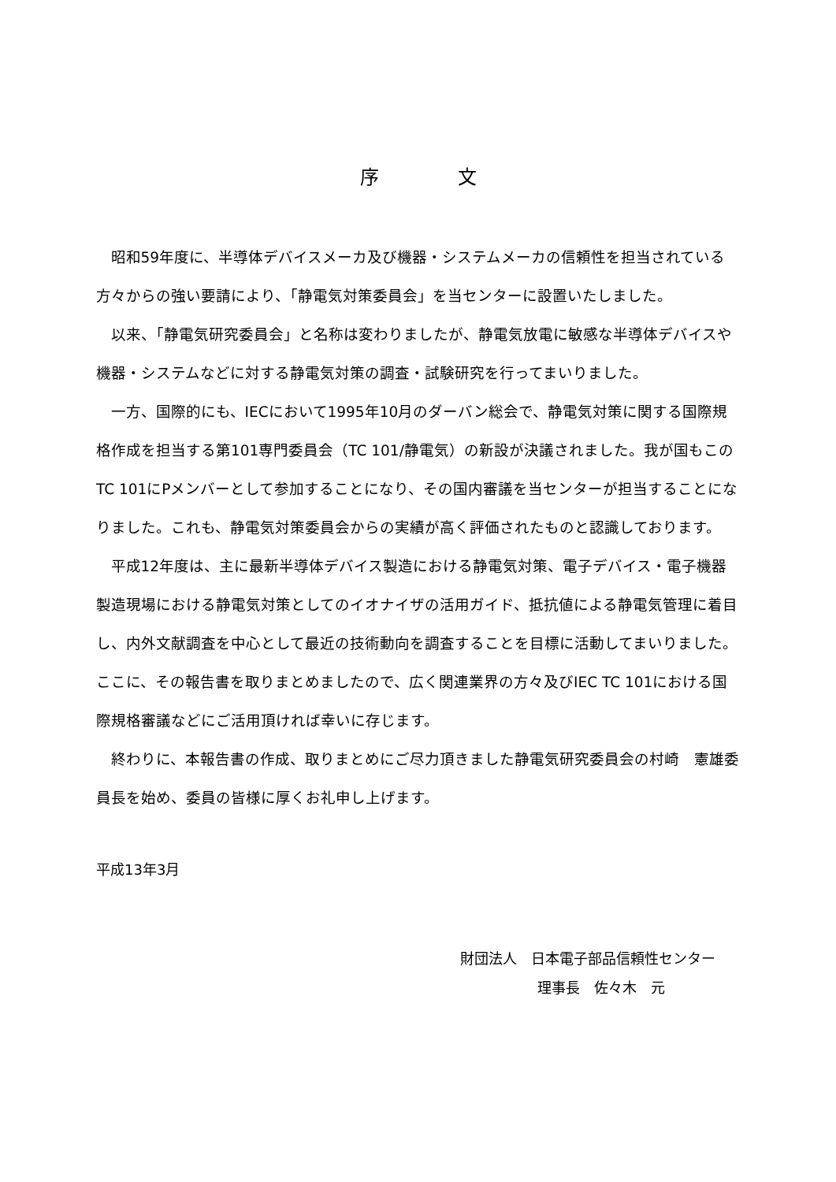序文
昭和59年度に、半導体デバイスメーカ及び機器・システムメーカの信頼性を担当されている方々からの強い要請により、「静電気対策委員会」を当センターに設置いたしました。
以来、「静電気研究委員会」と名称は変わりましたが、静電気放電に敏感な半導体デバイスや機器・システムなどに対する静電気対策の調査・試験研究を行ってまいりました。
一方、国際的にも、IECにおいて1995年10月のダーバン総会で、静電気対策に関する国際規格作成を担当する第101専門委員会（TC 101/静電気）の新設が決議されました。我が国もこのTC 101にPメンバーとして参加することになり、その国内審議を当センターが担当することになりました。これも、静電気対策委員会からの実績が高く評価されたものと認識しております。
平成12年度は、主に最新半導体デバイス製造における静電気対策、電子デバイス・電子機器製造現場における静電気対策としてのイオナイザの活用ガイド、抵抗値による静電気管理に着目し、内外文献調査を中心として最近の技術動向を調査することを目標に活動してまいりました。ここに、その報告書を取りまとめましたので、広く関連業界の方々及びIEC TC 101における国際規格審議などにご活用頂ければ幸いに存じます。
終わりに、本報告書の作成、取りまとめにご尽力頂きました静電気研究委員会の村崎　憲雄委員長を始め、委員の皆様に厚くお礼申し上げます。
平成13年3月
財団法人　日本電子部品信頼性センター
理事長　佐々木　元